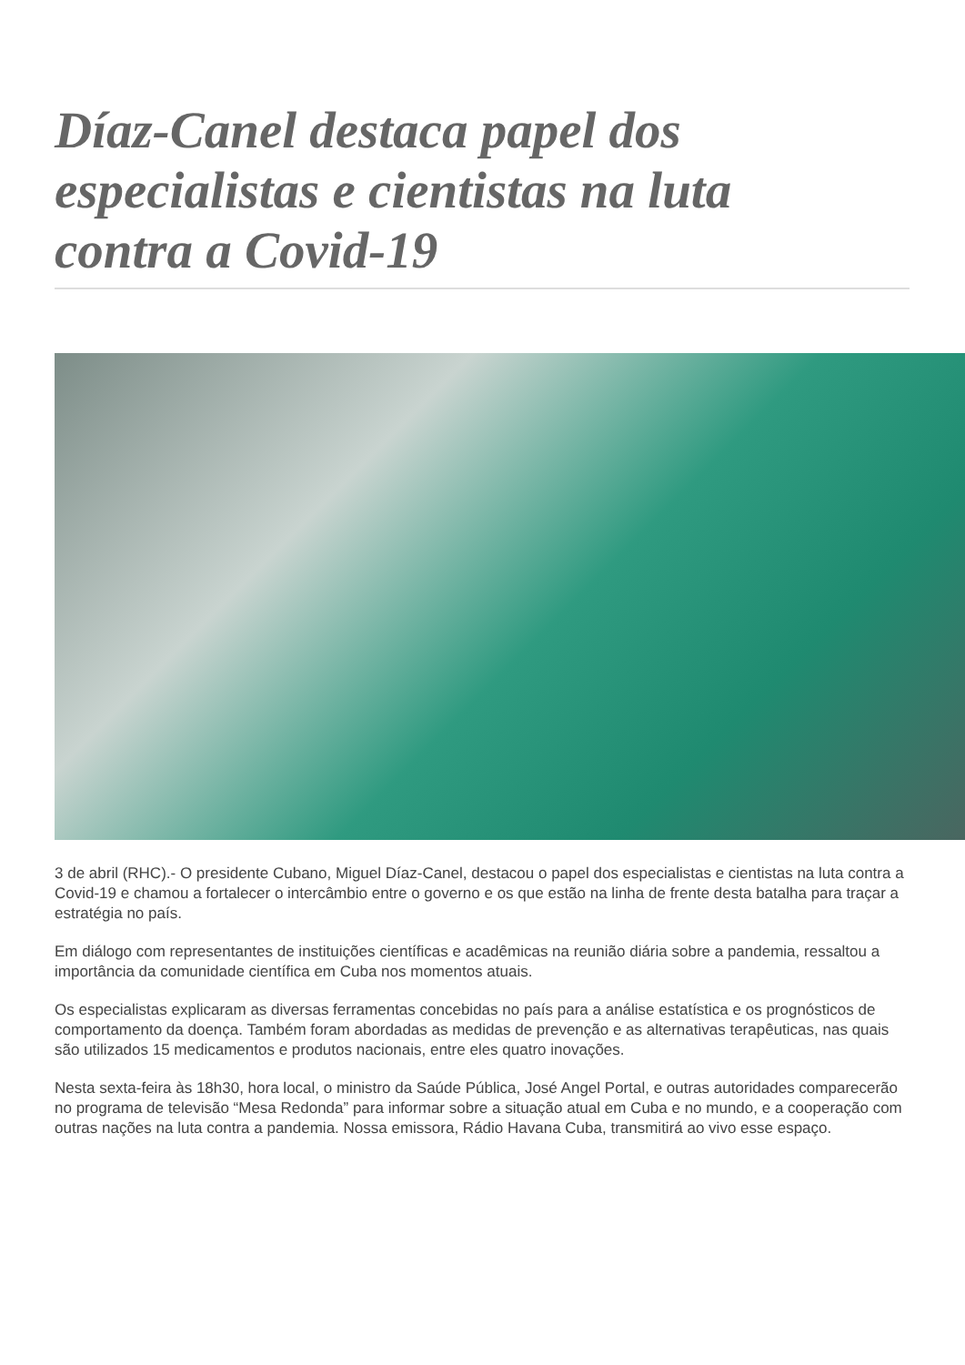Díaz-Canel destaca papel dos especialistas e cientistas na luta contra a Covid-19
3 de abril (RHC).- O presidente Cubano, Miguel Díaz-Canel, destacou o papel dos especialistas e cientistas na luta contra a Covid-19 e chamou a fortalecer o intercâmbio entre o governo e os que estão na linha de frente desta batalha para traçar a estratégia no país.
Em diálogo com representantes de instituições científicas e acadêmicas na reunião diária sobre a pandemia, ressaltou a importância da comunidade científica em Cuba nos momentos atuais.
Os especialistas explicaram as diversas ferramentas concebidas no país para a análise estatística e os prognósticos de comportamento da doença. Também foram abordadas as medidas de prevenção e as alternativas terapêuticas, nas quais são utilizados 15 medicamentos e produtos nacionais, entre eles quatro inovações.
Nesta sexta-feira às 18h30, hora local, o ministro da Saúde Pública, José Angel Portal, e outras autoridades comparecerão no programa de televisão “Mesa Redonda” para informar sobre a situação atual em Cuba e no mundo, e a cooperação com outras nações na luta contra a pandemia. Nossa emissora, Rádio Havana Cuba, transmitirá ao vivo esse espaço.